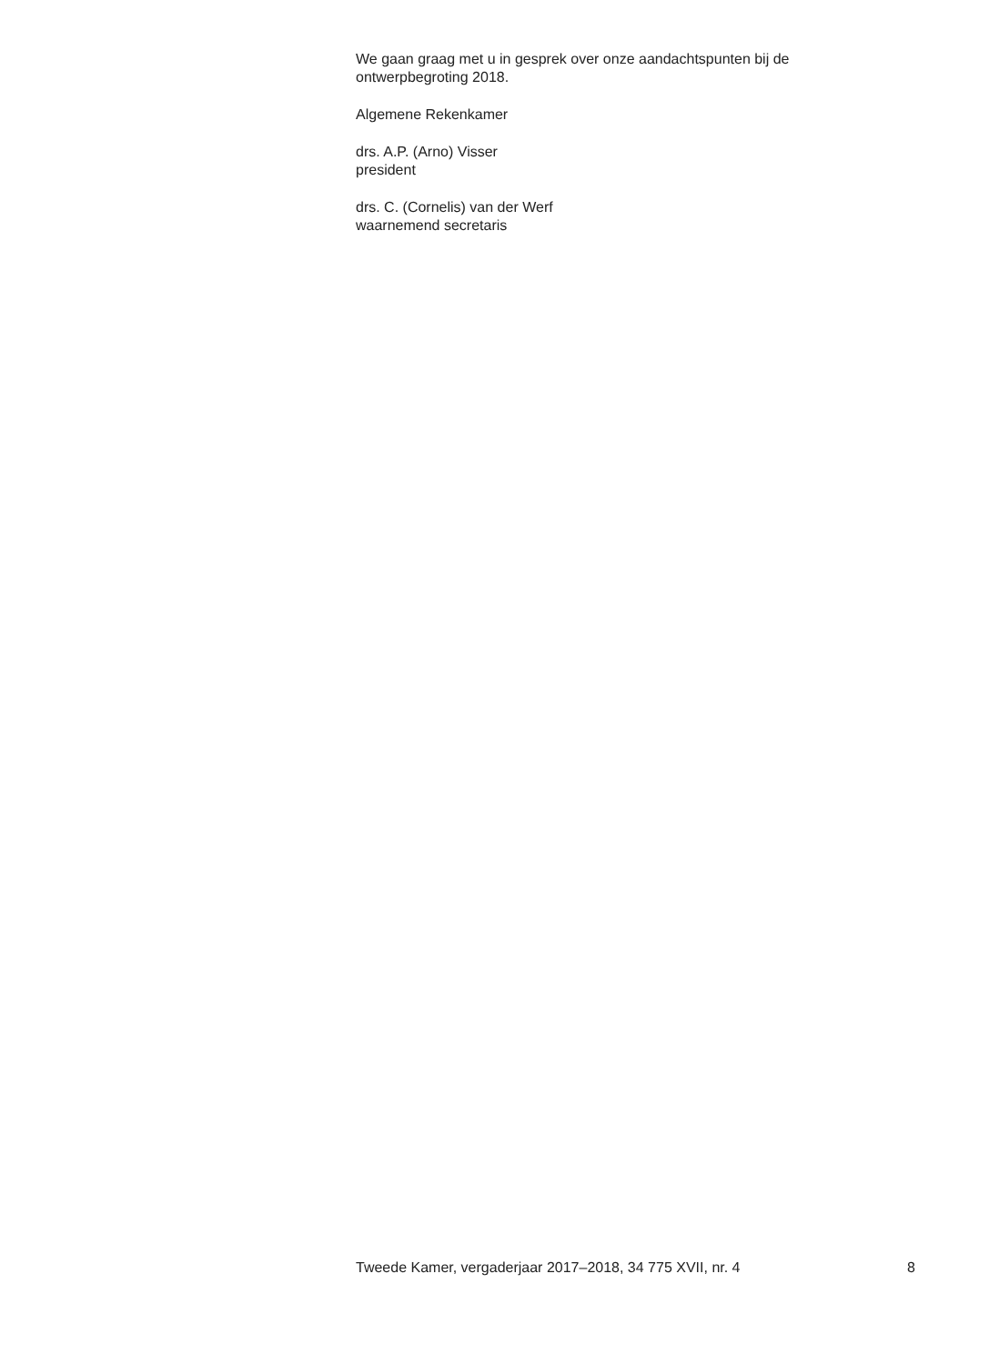We gaan graag met u in gesprek over onze aandachtspunten bij de ontwerpbegroting 2018.
Algemene Rekenkamer
drs. A.P. (Arno) Visser
president
drs. C. (Cornelis) van der Werf
waarnemend secretaris
Tweede Kamer, vergaderjaar 2017–2018, 34 775 XVII, nr. 4 8